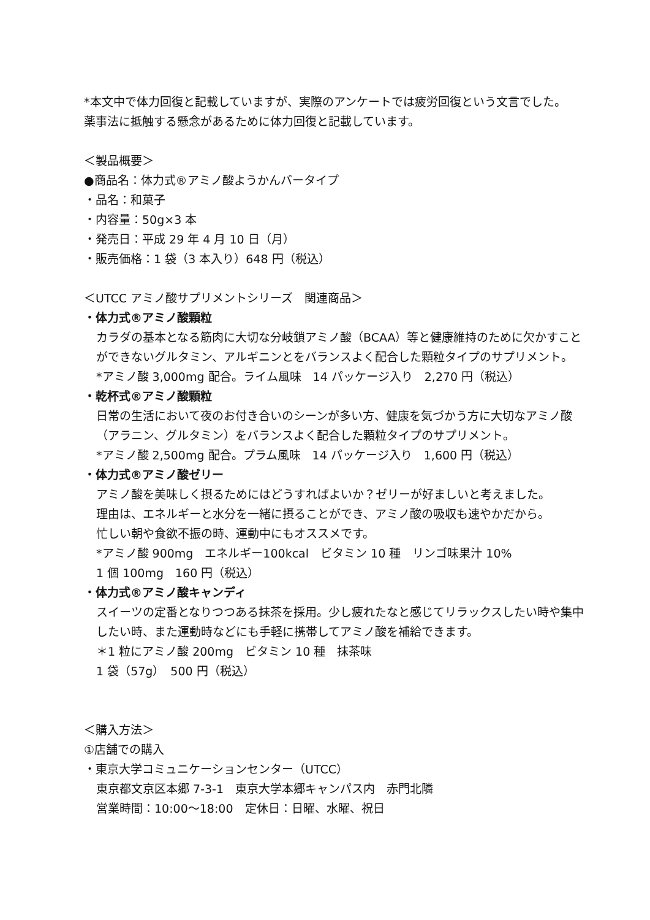*本文中で体力回復と記載していますが、実際のアンケートでは疲労回復という文言でした。
薬事法に抵触する懸念があるために体力回復と記載しています。
＜製品概要＞
●商品名：体力式®アミノ酸ようかんバータイプ
・品名：和菓子
・内容量：50g×3 本
・発売日：平成 29 年 4 月 10 日（月）
・販売価格：1 袋（3 本入り）648 円（税込）
＜UTCC アミノ酸サプリメントシリーズ　関連商品＞
・体力式®アミノ酸顆粒
カラダの基本となる筋肉に大切な分岐鎖アミノ酸（BCAA）等と健康維持のために欠かすことができないグルタミン、アルギニンとをバランスよく配合した顆粒タイプのサプリメント。
*アミノ酸 3,000mg 配合。ライム風味　14 パッケージ入り　2,270 円（税込）
・乾杯式®アミノ酸顆粒
日常の生活において夜のお付き合いのシーンが多い方、健康を気づかう方に大切なアミノ酸（アラニン、グルタミン）をバランスよく配合した顆粒タイプのサプリメント。
*アミノ酸 2,500mg 配合。プラム風味　14 パッケージ入り　1,600 円（税込）
・体力式®アミノ酸ゼリー
アミノ酸を美味しく摂るためにはどうすればよいか？ゼリーが好ましいと考えました。
理由は、エネルギーと水分を一緒に摂ることができ、アミノ酸の吸収も速やかだから。
忙しい朝や食欲不振の時、運動中にもオススメです。
*アミノ酸 900mg　エネルギー100kcal　ビタミン 10 種　リンゴ味果汁 10%
1 個 100mg　160 円（税込）
・体力式®アミノ酸キャンディ
スイーツの定番となりつつある抹茶を採用。少し疲れたなと感じてリラックスしたい時や集中したい時、また運動時などにも手軽に携帯してアミノ酸を補給できます。
＊1 粒にアミノ酸 200mg　ビタミン 10 種　抹茶味
1 袋（57g）　500 円（税込）
＜購入方法＞
①店舗での購入
・東京大学コミュニケーションセンター（UTCC）
東京都文京区本郷 7-3-1　東京大学本郷キャンパス内　赤門北隣
営業時間：10:00～18:00　定休日：日曜、水曜、祝日